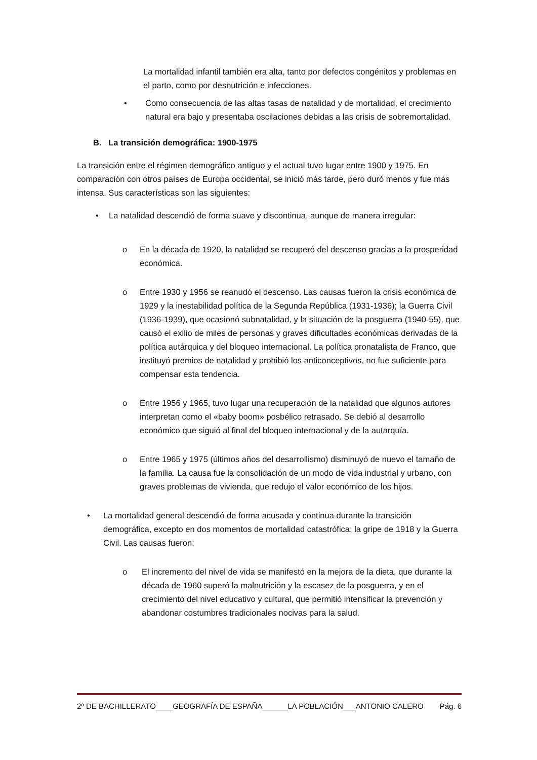La mortalidad infantil también era alta, tanto por defectos congénitos y problemas en el parto, como por desnutrición e infecciones.
• Como consecuencia de las altas tasas de natalidad y de mortalidad, el crecimiento natural era bajo y presentaba oscilaciones debidas a las crisis de sobremortalidad.
B. La transición demográfica: 1900-1975
La transición entre el régimen demográfico antiguo y el actual tuvo lugar entre 1900 y 1975. En comparación con otros países de Europa occidental, se inició más tarde, pero duró menos y fue más intensa. Sus características son las siguientes:
• La natalidad descendió de forma suave y discontinua, aunque de manera irregular:
o En la década de 1920, la natalidad se recuperó del descenso gracias a la prosperidad económica.
o Entre 1930 y 1956 se reanudó el descenso. Las causas fueron la crisis económica de 1929 y la inestabilidad política de la Segunda República (1931-1936); la Guerra Civil (1936-1939), que ocasionó subnatalidad, y la situación de la posguerra (1940-55), que causó el exilio de miles de personas y graves dificultades económicas derivadas de la política autárquica y del bloqueo internacional. La política pronatalista de Franco, que instituyó premios de natalidad y prohibió los anticonceptivos, no fue suficiente para compensar esta tendencia.
o Entre 1956 y 1965, tuvo lugar una recuperación de la natalidad que algunos autores interpretan como el «baby boom» posbélico retrasado. Se debió al desarrollo económico que siguió al final del bloqueo internacional y de la autarquía.
o Entre 1965 y 1975 (últimos años del desarrollismo) disminuyó de nuevo el tamaño de la familia. La causa fue la consolidación de un modo de vida industrial y urbano, con graves problemas de vivienda, que redujo el valor económico de los hijos.
• La mortalidad general descendió de forma acusada y continua durante la transición demográfica, excepto en dos momentos de mortalidad catastrófica: la gripe de 1918 y la Guerra Civil. Las causas fueron:
o El incremento del nivel de vida se manifestó en la mejora de la dieta, que durante la década de 1960 superó la malnutrición y la escasez de la posguerra, y en el crecimiento del nivel educativo y cultural, que permitió intensificar la prevención y abandonar costumbres tradicionales nocivas para la salud.
2º DE BACHILLERATO____GEOGRAFÍA DE ESPAÑA______LA POBLACIÓN___ANTONIO CALERO Pág. 6